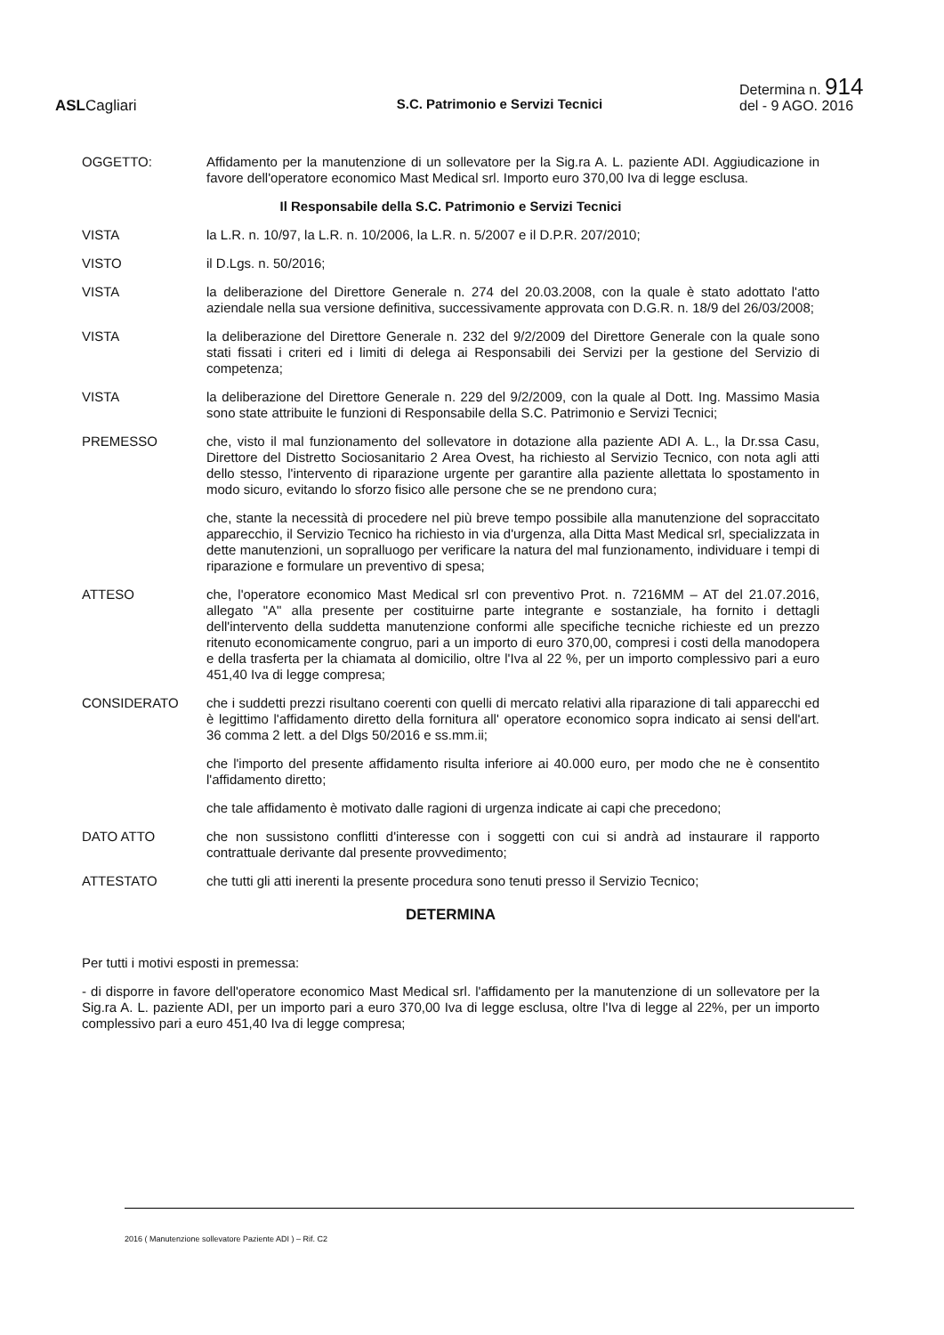ASLCagliari
S.C. Patrimonio e Servizi Tecnici
Determina n. 914
del - 9 AGO. 2016
OGGETTO: Affidamento per la manutenzione di un sollevatore per la Sig.ra A. L. paziente ADI. Aggiudicazione in favore dell'operatore economico Mast Medical srl. Importo euro 370,00 Iva di legge esclusa.
Il Responsabile della S.C. Patrimonio e Servizi Tecnici
VISTA la L.R. n. 10/97, la L.R. n. 10/2006, la L.R. n. 5/2007 e il D.P.R. 207/2010;
VISTO il D.Lgs. n. 50/2016;
VISTA la deliberazione del Direttore Generale n. 274 del 20.03.2008, con la quale è stato adottato l'atto aziendale nella sua versione definitiva, successivamente approvata con D.G.R. n. 18/9 del 26/03/2008;
VISTA la deliberazione del Direttore Generale n. 232 del 9/2/2009 del Direttore Generale con la quale sono stati fissati i criteri ed i limiti di delega ai Responsabili dei Servizi per la gestione del Servizio di competenza;
VISTA la deliberazione del Direttore Generale n. 229 del 9/2/2009, con la quale al Dott. Ing. Massimo Masia sono state attribuite le funzioni di Responsabile della S.C. Patrimonio e Servizi Tecnici;
PREMESSO che, visto il mal funzionamento del sollevatore in dotazione alla paziente ADI A. L., la Dr.ssa Casu, Direttore del Distretto Sociosanitario 2 Area Ovest, ha richiesto al Servizio Tecnico, con nota agli atti dello stesso, l'intervento di riparazione urgente per garantire alla paziente allettata lo spostamento in modo sicuro, evitando lo sforzo fisico alle persone che se ne prendono cura;
che, stante la necessità di procedere nel più breve tempo possibile alla manutenzione del sopraccitato apparecchio, il Servizio Tecnico ha richiesto in via d'urgenza, alla Ditta Mast Medical srl, specializzata in dette manutenzioni, un sopralluogo per verificare la natura del mal funzionamento, individuare i tempi di riparazione e formulare un preventivo di spesa;
ATTESO che, l'operatore economico Mast Medical srl con preventivo Prot. n. 7216MM – AT del 21.07.2016, allegato "A" alla presente per costituirne parte integrante e sostanziale, ha fornito i dettagli dell'intervento della suddetta manutenzione conformi alle specifiche tecniche richieste ed un prezzo ritenuto economicamente congruo, pari a un importo di euro 370,00, compresi i costi della manodopera e della trasferta per la chiamata al domicilio, oltre l'Iva al 22 %, per un importo complessivo pari a euro 451,40 Iva di legge compresa;
CONSIDERATO che i suddetti prezzi risultano coerenti con quelli di mercato relativi alla riparazione di tali apparecchi ed è legittimo l'affidamento diretto della fornitura all' operatore economico sopra indicato ai sensi dell'art. 36 comma 2 lett. a del Dlgs 50/2016 e ss.mm.ii;
che l'importo del presente affidamento risulta inferiore ai 40.000 euro, per modo che ne è consentito l'affidamento diretto;
che tale affidamento è motivato dalle ragioni di urgenza indicate ai capi che precedono;
DATO ATTO che non sussistono conflitti d'interesse con i soggetti con cui si andrà ad instaurare il rapporto contrattuale derivante dal presente provvedimento;
ATTESTATO che tutti gli atti inerenti la presente procedura sono tenuti presso il Servizio Tecnico;
DETERMINA
Per tutti i motivi esposti in premessa:
- di disporre in favore dell'operatore economico Mast Medical srl. l'affidamento per la manutenzione di un sollevatore per la Sig.ra A. L. paziente ADI, per un importo pari a euro 370,00 Iva di legge esclusa, oltre l'Iva di legge al 22%, per un importo complessivo pari a euro 451,40 Iva di legge compresa;
2016 ( Manutenzione sollevatore Paziente ADI ) – Rif. C2